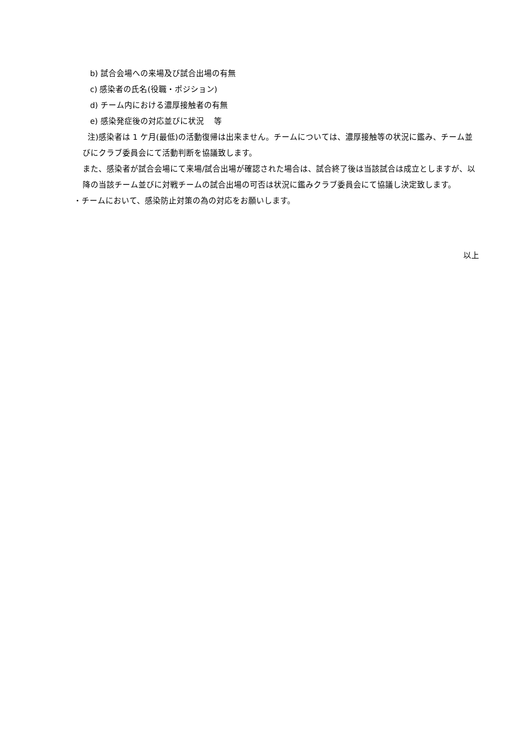b) 試合会場への来場及び試合出場の有無
c) 感染者の氏名(役職・ポジション)
d) チーム内における濃厚接触者の有無
e) 感染発症後の対応並びに状況　 等
注)感染者は 1 ケ月(最低)の活動復帰は出来ません。チームについては、濃厚接触等の状況に鑑み、チーム並びにクラブ委員会にて活動判断を協議致します。
また、感染者が試合会場にて来場/試合出場が確認された場合は、試合終了後は当該試合は成立としますが、以降の当該チーム並びに対戦チームの試合出場の可否は状況に鑑みクラブ委員会にて協議し決定致します。
・チームにおいて、感染防止対策の為の対応をお願いします。
以上